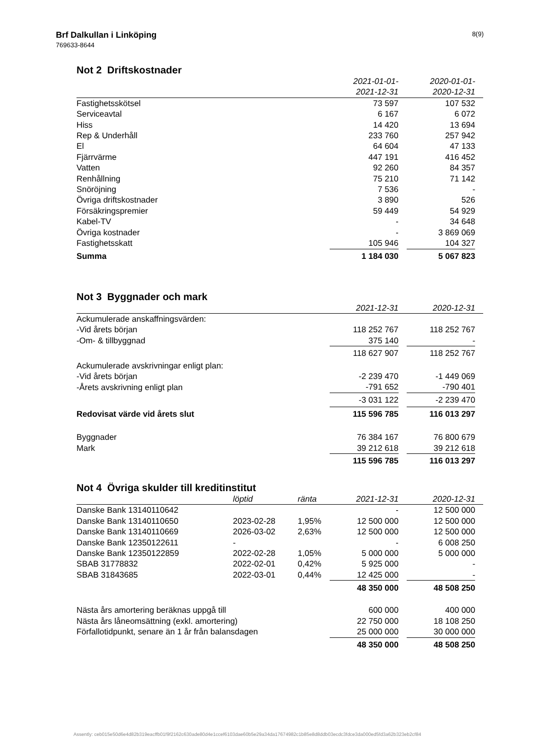Brf Dalkullan i Linköping
769633-8644
8(9)
Not 2 Driftskostnader
| | 2021-01-01- | | 2020-01-01- | |
| | 2021-12-31 | | 2020-12-31 | |
| Fastighetsskötsel | 73 597 | | 107 532 | |
| Serviceavtal | 6 167 | | 6 072 | |
| Hiss | 14 420 | | 13 694 | |
| Rep & Underhåll | 233 760 | | 257 942 | |
| El | 64 604 | | 47 133 | |
| Fjärrvärme | 447 191 | | 416 452 | |
| Vatten | 92 260 | | 84 357 | |
| Renhållning | 75 210 | | 71 142 | |
| Snöröjning | 7 536 | | - | |
| Övriga driftskostnader | 3 890 | | 526 | |
| Försäkringspremier | 59 449 | | 54 929 | |
| Kabel-TV | - | | 34 648 | |
| Övriga kostnader | - | | 3 869 069 | |
| Fastighetsskatt | 105 946 | | 104 327 | |
| Summa | 1 184 030 | | 5 067 823 | |
Not 3 Byggnader och mark
| | 2021-12-31 | | 2020-12-31 | |
| Ackumulerade anskaffningsvärden: | | | | |
| -Vid årets början | 118 252 767 | | 118 252 767 | |
| -Om- & tillbyggnad | 375 140 | | - | |
| | 118 627 907 | | 118 252 767 | |
| Ackumulerade avskrivningar enligt plan: | | | | |
| -Vid årets början | -2 239 470 | | -1 449 069 | |
| -Årets avskrivning enligt plan | -791 652 | | -790 401 | |
| | -3 031 122 | | -2 239 470 | |
| Redovisat värde vid årets slut | 115 596 785 | | 116 013 297 | |
| Byggnader | 76 384 167 | | 76 800 679 | |
| Mark | 39 212 618 | | 39 212 618 | |
| | 115 596 785 | | 116 013 297 | |
Not 4 Övriga skulder till kreditinstitut
| | löptid | ränta | 2021-12-31 | | 2020-12-31 | |
| Danske Bank 13140110642 | | | - | | 12 500 000 | |
| Danske Bank 13140110650 | 2023-02-28 | 1,95% | 12 500 000 | | 12 500 000 | |
| Danske Bank 13140110669 | 2026-03-02 | 2,63% | 12 500 000 | | 12 500 000 | |
| Danske Bank 12350122611 | - | | - | | 6 008 250 | |
| Danske Bank 12350122859 | 2022-02-28 | 1,05% | 5 000 000 | | 5 000 000 | |
| SBAB 31778832 | 2022-02-01 | 0,42% | 5 925 000 | | - | |
| SBAB 31843685 | 2022-03-01 | 0,44% | 12 425 000 | | - | |
| | | | 48 350 000 | | 48 508 250 | |
| Nästa års amortering beräknas uppgå till | | | 600 000 | | 400 000 | |
| Nästa års låneomsättning (exkl. amortering) | | | 22 750 000 | | 18 108 250 | |
| Förfallotidpunkt, senare än 1 år från balansdagen | | | 25 000 000 | | 30 000 000 | |
| | | | 48 350 000 | | 48 508 250 | |
Assently: ceb015e50d6e4d82b319eacffb01f9f2162c630ade80d4e1ccef6103dae60b5e29a34da17674982c1b85e8d8ddb03ecdc3fdce3da000ed5fd3a62b323eb2cf84